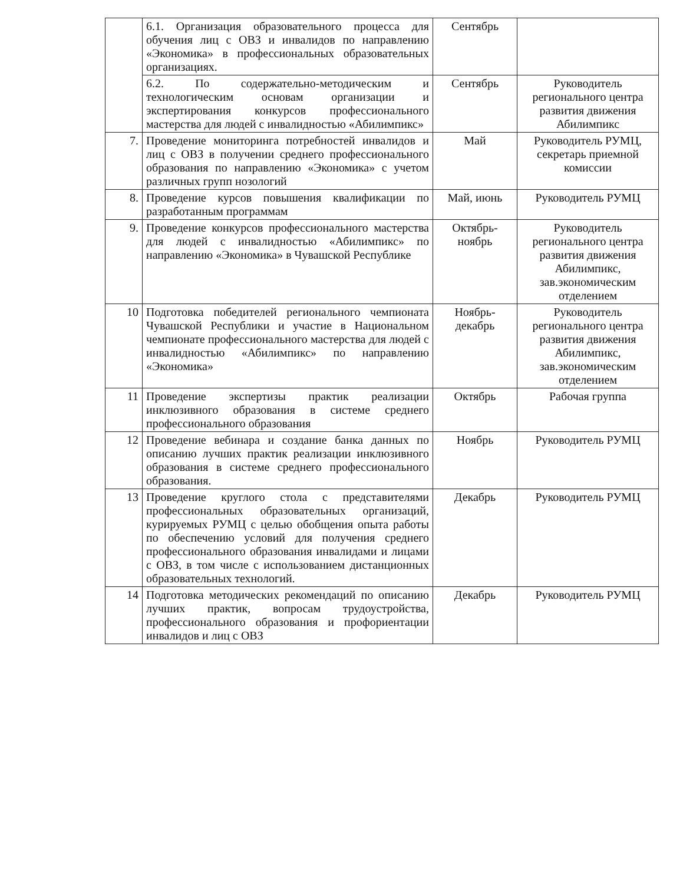| | 6.1. Организация образовательного процесса для обучения лиц с ОВЗ и инвалидов по направлению «Экономика» в профессиональных образовательных организациях. | Сентябрь | |
| | 6.2. По содержательно-методическим и технологическим основам организации и экспертирования конкурсов профессионального мастерства для людей с инвалидностью «Абилимпикс» | Сентябрь | Руководитель регионального центра развития движения Абилимпикс |
| 7. | Проведение мониторинга потребностей инвалидов и лиц с ОВЗ в получении среднего профессионального образования по направлению «Экономика» с учетом различных групп нозологий | Май | Руководитель РУМЦ, секретарь приемной комиссии |
| 8. | Проведение курсов повышения квалификации по разработанным программам | Май, июнь | Руководитель РУМЦ |
| 9. | Проведение конкурсов профессионального мастерства для людей с инвалидностью «Абилимпикс» по направлению «Экономика» в Чувашской Республике | Октябрь-ноябрь | Руководитель регионального центра развития движения Абилимпикс, зав.экономическим отделением |
| 10 | Подготовка победителей регионального чемпионата Чувашской Республики и участие в Национальном чемпионате профессионального мастерства для людей с инвалидностью «Абилимпикс» по направлению «Экономика» | Ноябрь-декабрь | Руководитель регионального центра развития движения Абилимпикс, зав.экономическим отделением |
| 11 | Проведение экспертизы практик реализации инклюзивного образования в системе среднего профессионального образования | Октябрь | Рабочая группа |
| 12 | Проведение вебинара и создание банка данных по описанию лучших практик реализации инклюзивного образования в системе среднего профессионального образования. | Ноябрь | Руководитель РУМЦ |
| 13 | Проведение круглого стола с представителями профессиональных образовательных организаций, курируемых РУМЦ с целью обобщения опыта работы по обеспечению условий для получения среднего профессионального образования инвалидами и лицами с ОВЗ, в том числе с использованием дистанционных образовательных технологий. | Декабрь | Руководитель РУМЦ |
| 14 | Подготовка методических рекомендаций по описанию лучших практик, вопросам трудоустройства, профессионального образования и профориентации инвалидов и лиц с ОВЗ | Декабрь | Руководитель РУМЦ |